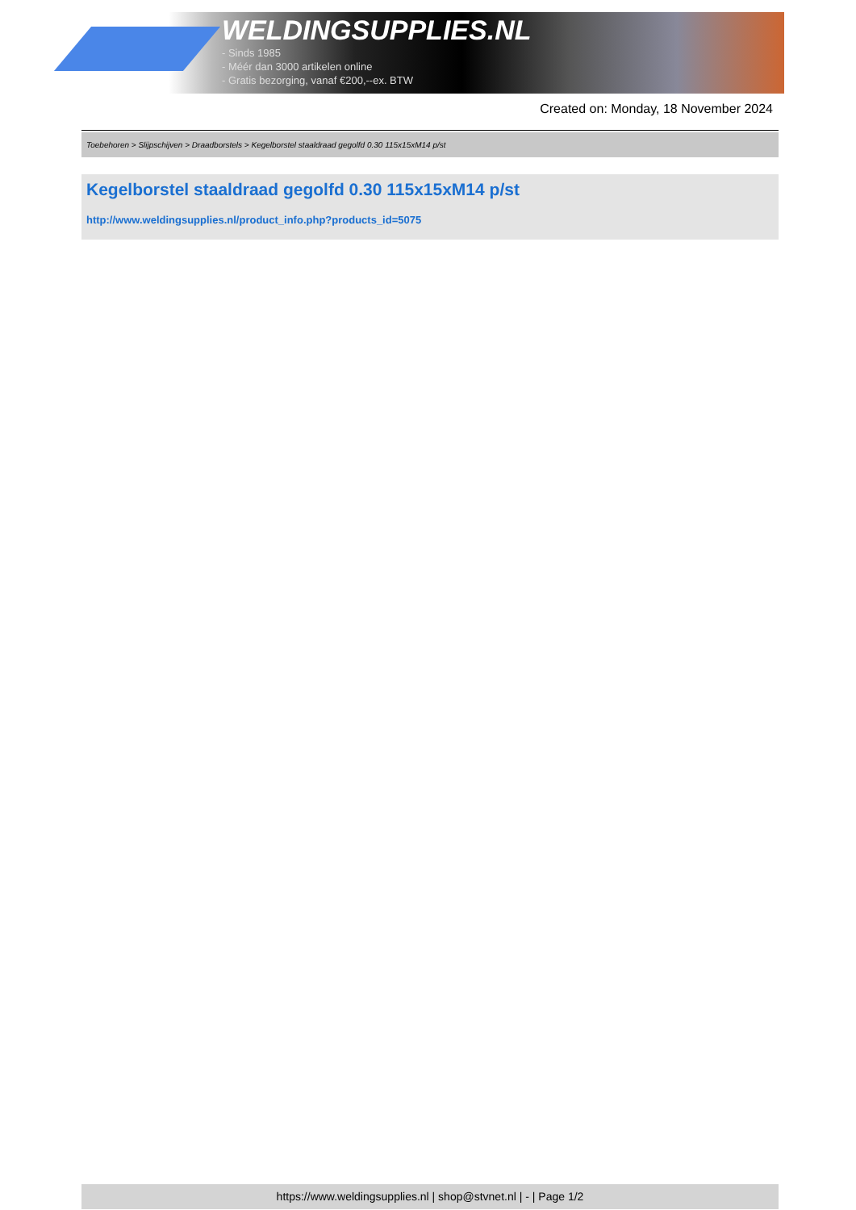WELDINGSUPPLIES.NL
- Sinds 1985
- Méér dan 3000 artikelen online
- Gratis bezorging, vanaf €200,--ex. BTW
Created on: Monday, 18 November 2024
Toebehoren > Slijpschijven > Draadborstels > Kegelborstel staaldraad gegolfd 0.30 115x15xM14 p/st
Kegelborstel staaldraad gegolfd 0.30 115x15xM14 p/st
http://www.weldingsupplies.nl/product_info.php?products_id=5075
https://www.weldingsupplies.nl | shop@stvnet.nl | - | Page 1/2